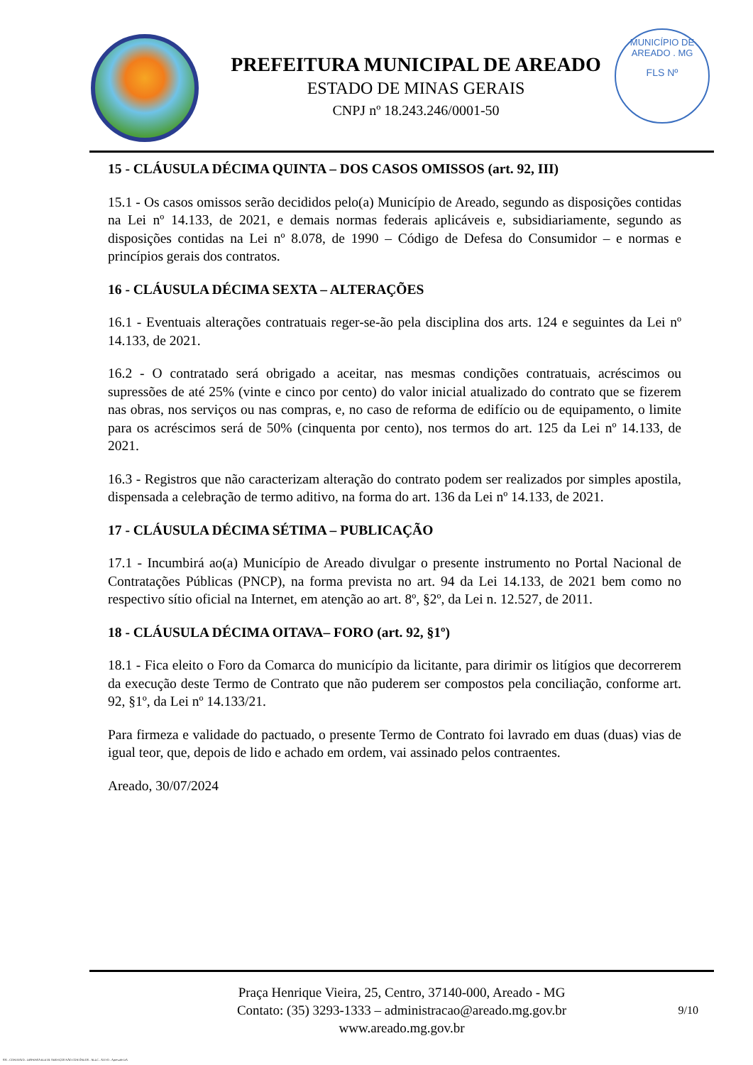PREFEITURA MUNICIPAL DE AREADO
ESTADO DE MINAS GERAIS
CNPJ nº 18.243.246/0001-50
MUNICÍPIO DE AREADO . MG
FLS Nº
15 - CLÁUSULA DÉCIMA QUINTA – DOS CASOS OMISSOS (art. 92, III)
15.1 - Os casos omissos serão decididos pelo(a) Município de Areado, segundo as disposições contidas na Lei nº 14.133, de 2021, e demais normas federais aplicáveis e, subsidiariamente, segundo as disposições contidas na Lei nº 8.078, de 1990 – Código de Defesa do Consumidor – e normas e princípios gerais dos contratos.
16 - CLÁUSULA DÉCIMA SEXTA – ALTERAÇÕES
16.1 - Eventuais alterações contratuais reger-se-ão pela disciplina dos arts. 124 e seguintes da Lei nº 14.133, de 2021.
16.2 - O contratado será obrigado a aceitar, nas mesmas condições contratuais, acréscimos ou supressões de até 25% (vinte e cinco por cento) do valor inicial atualizado do contrato que se fizerem nas obras, nos serviços ou nas compras, e, no caso de reforma de edifício ou de equipamento, o limite para os acréscimos será de 50% (cinquenta por cento), nos termos do art. 125 da Lei nº 14.133, de 2021.
16.3 - Registros que não caracterizam alteração do contrato podem ser realizados por simples apostila, dispensada a celebração de termo aditivo, na forma do art. 136 da Lei nº 14.133, de 2021.
17 - CLÁUSULA DÉCIMA SÉTIMA – PUBLICAÇÃO
17.1 - Incumbirá ao(a) Município de Areado divulgar o presente instrumento no Portal Nacional de Contratações Públicas (PNCP), na forma prevista no art. 94 da Lei 14.133, de 2021 bem como no respectivo sítio oficial na Internet, em atenção ao art. 8º, §2º, da Lei n. 12.527, de 2011.
18 - CLÁUSULA DÉCIMA OITAVA– FORO (art. 92, §1º)
18.1 - Fica eleito o Foro da Comarca do município da licitante, para dirimir os litígios que decorrerem da execução deste Termo de Contrato que não puderem ser compostos pela conciliação, conforme art. 92, §1º, da Lei nº 14.133/21.
Para firmeza e validade do pactuado, o presente Termo de Contrato foi lavrado em duas (duas) vias de igual teor, que, depois de lido e achado em ordem, vai assinado pelos contraentes.
Areado, 30/07/2024
Praça Henrique Vieira, 25, Centro, 37140-000, Areado - MG
Contato: (35) 3293-1333 – administracao@areado.mg.gov.br
www.areado.mg.gov.br
9/10
835 - CONTRATO - DISPENSA ELETR. SERVIÇOS NÃO CONTÍNUOS - NLLC - ATIVO - Aprovado DA